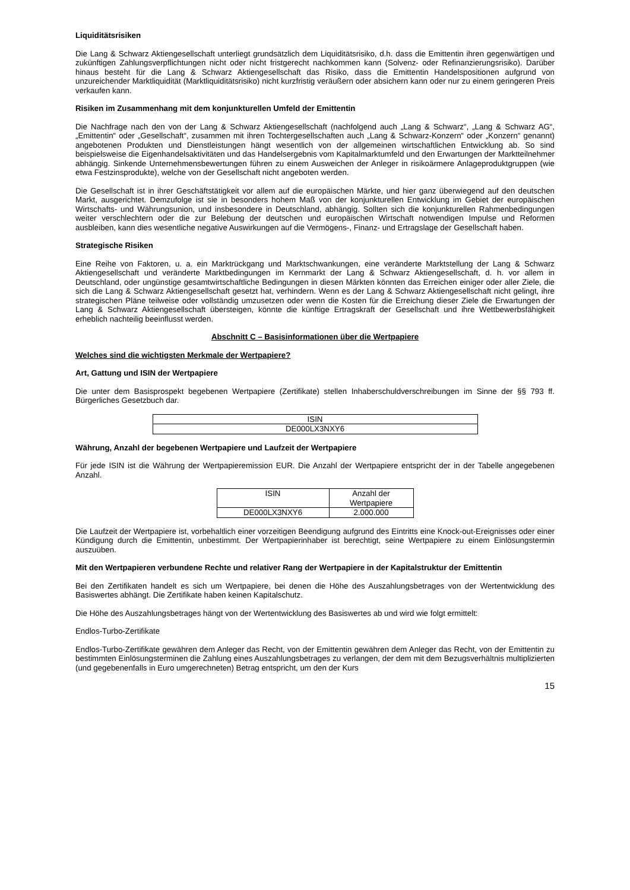Liquiditätsrisiken
Die Lang & Schwarz Aktiengesellschaft unterliegt grundsätzlich dem Liquiditätsrisiko, d.h. dass die Emittentin ihren gegenwärtigen und zukünftigen Zahlungsverpflichtungen nicht oder nicht fristgerecht nachkommen kann (Solvenz- oder Refinanzierungsrisiko). Darüber hinaus besteht für die Lang & Schwarz Aktiengesellschaft das Risiko, dass die Emittentin Handelspositionen aufgrund von unzureichender Marktliquidität (Marktliquiditätsrisiko) nicht kurzfristig veräußern oder absichern kann oder nur zu einem geringeren Preis verkaufen kann.
Risiken im Zusammenhang mit dem konjunkturellen Umfeld der Emittentin
Die Nachfrage nach den von der Lang & Schwarz Aktiengesellschaft (nachfolgend auch „Lang & Schwarz“, „Lang & Schwarz AG“, „Emittentin“ oder „Gesellschaft“, zusammen mit ihren Tochtergesellschaften auch „Lang & Schwarz-Konzern“ oder „Konzern“ genannt) angebotenen Produkten und Dienstleistungen hängt wesentlich von der allgemeinen wirtschaftlichen Entwicklung ab. So sind beispielsweise die Eigenhandelsaktivitäten und das Handelsergebnis vom Kapitalmarktumfeld und den Erwartungen der Marktteilnehmer abhängig. Sinkende Unternehmensbewertungen führen zu einem Ausweichen der Anleger in risikoärmere Anlageproduktgruppen (wie etwa Festzinsprodukte), welche von der Gesellschaft nicht angeboten werden.
Die Gesellschaft ist in ihrer Geschäftstätigkeit vor allem auf die europäischen Märkte, und hier ganz überwiegend auf den deutschen Markt, ausgerichtet. Demzufolge ist sie in besonders hohem Maß von der konjunkturellen Entwicklung im Gebiet der europäischen Wirtschafts- und Währungsunion, und insbesondere in Deutschland, abhängig. Sollten sich die konjunkturellen Rahmenbedingungen weiter verschlechtern oder die zur Belebung der deutschen und europäischen Wirtschaft notwendigen Impulse und Reformen ausbleiben, kann dies wesentliche negative Auswirkungen auf die Vermögens-, Finanz- und Ertragslage der Gesellschaft haben.
Strategische Risiken
Eine Reihe von Faktoren, u. a. ein Marktrückgang und Marktschwankungen, eine veränderte Marktstellung der Lang & Schwarz Aktiengesellschaft und veränderte Marktbedingungen im Kernmarkt der Lang & Schwarz Aktiengesellschaft, d. h. vor allem in Deutschland, oder ungünstige gesamtwirtschaftliche Bedingungen in diesen Märkten könnten das Erreichen einiger oder aller Ziele, die sich die Lang & Schwarz Aktiengesellschaft gesetzt hat, verhindern. Wenn es der Lang & Schwarz Aktiengesellschaft nicht gelingt, ihre strategischen Pläne teilweise oder vollständig umzusetzen oder wenn die Kosten für die Erreichung dieser Ziele die Erwartungen der Lang & Schwarz Aktiengesellschaft übersteigen, könnte die künftige Ertragskraft der Gesellschaft und ihre Wettbewerbsfähigkeit erheblich nachteilig beeinflusst werden.
Abschnitt C – Basisinformationen über die Wertpapiere
Welches sind die wichtigsten Merkmale der Wertpapiere?
Art, Gattung und ISIN der Wertpapiere
Die unter dem Basisprospekt begebenen Wertpapiere (Zertifikate) stellen Inhaberschuldverschreibungen im Sinne der §§ 793 ff. Bürgerliches Gesetzbuch dar.
| ISIN |
| --- |
| DE000LX3NXY6 |
Währung, Anzahl der begebenen Wertpapiere und Laufzeit der Wertpapiere
Für jede ISIN ist die Währung der Wertpapieremission EUR. Die Anzahl der Wertpapiere entspricht der in der Tabelle angegebenen Anzahl.
| ISIN | Anzahl der Wertpapiere |
| --- | --- |
| DE000LX3NXY6 | 2.000.000 |
Die Laufzeit der Wertpapiere ist, vorbehaltlich einer vorzeitigen Beendigung aufgrund des Eintritts eine Knock-out-Ereignisses oder einer Kündigung durch die Emittentin, unbestimmt. Der Wertpapierinhaber ist berechtigt, seine Wertpapiere zu einem Einlösungstermin auszuüben.
Mit den Wertpapieren verbundene Rechte und relativer Rang der Wertpapiere in der Kapitalstruktur der Emittentin
Bei den Zertifikaten handelt es sich um Wertpapiere, bei denen die Höhe des Auszahlungsbetrages von der Wertentwicklung des Basiswertes abhängt. Die Zertifikate haben keinen Kapitalschutz.
Die Höhe des Auszahlungsbetrages hängt von der Wertentwicklung des Basiswertes ab und wird wie folgt ermittelt:
Endlos-Turbo-Zertifikate
Endlos-Turbo-Zertifikate gewähren dem Anleger das Recht, von der Emittentin gewähren dem Anleger das Recht, von der Emittentin zu bestimmten Einlösungsterminen die Zahlung eines Auszahlungsbetrages zu verlangen, der dem mit dem Bezugsverhältnis multiplizierten (und gegebenenfalls in Euro umgerechneten) Betrag entspricht, um den der Kurs
15